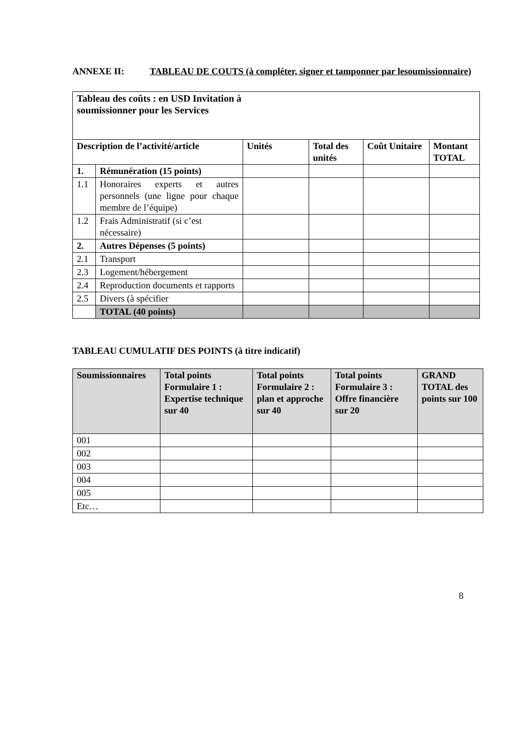ANNEXE II: TABLEAU DE COUTS (à compléter, signer et tamponner par lesoumissionnaire)
| Tableau des coûts : en USD Invitation à soumissionner pour les Services | | | | | |
| --- | --- | --- | --- | --- | --- |
| Description de l’activité/article | | Unités | Total des unités | Coût Unitaire | Montant TOTAL |
| 1. | Rémunération (15 points) | | | | |
| 1.1 | Honoraires experts et autres personnels (une ligne pour chaque membre de l’équipe) | | | | |
| 1.2 | Frais Administratif (si c’est nécessaire) | | | | |
| 2. | Autres Dépenses (5 points) | | | | |
| 2.1 | Transport | | | | |
| 2.3 | Logement/hébergement | | | | |
| 2.4 | Reproduction documents et rapports | | | | |
| 2.5 | Divers (à spécifier | | | | |
| | TOTAL (40 points) | | | | |
TABLEAU CUMULATIF DES POINTS (à titre indicatif)
| Soumissionnaires | Total points Formulaire 1 : Expertise technique sur 40 | Total points Formulaire 2 : plan et approche sur 40 | Total points Formulaire 3 : Offre financière sur 20 | GRAND TOTAL des points sur 100 |
| --- | --- | --- | --- | --- |
| 001 | | | | |
| 002 | | | | |
| 003 | | | | |
| 004 | | | | |
| 005 | | | | |
| Etc… | | | | |
8